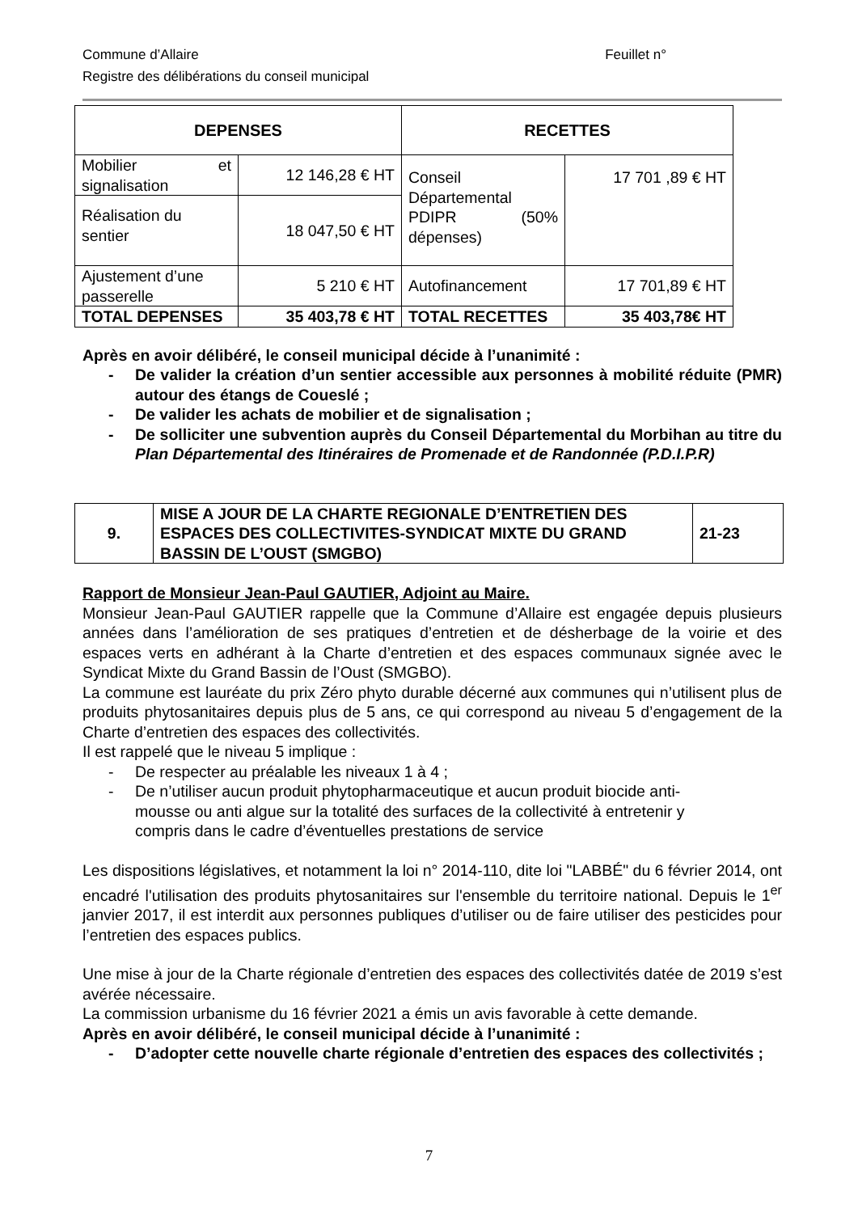Feuillet n° Commune d’Allaire
Registre des délibérations du conseil municipal
| DEPENSES | | RECETTES | |
| --- | --- | --- | --- |
| Mobilier et signalisation | 12 146,28 € HT | Conseil Départemental PDIPR (50% dépenses) | 17 701 ,89 € HT |
| Réalisation du sentier | 18 047,50 € HT | | |
| Ajustement d’une passerelle | 5 210 € HT | Autofinancement | 17 701,89 € HT |
| TOTAL DEPENSES | 35 403,78 € HT | TOTAL RECETTES | 35 403,78€ HT |
Après en avoir délibéré, le conseil municipal décide à l’unanimité :
- De valider la création d’un sentier accessible aux personnes à mobilité réduite (PMR) autour des étangs de Coueslé ;
- De valider les achats de mobilier et de signalisation ;
- De solliciter une subvention auprès du Conseil Départemental du Morbihan au titre du Plan Départemental des Itinéraires de Promenade et de Randonnée (P.D.I.P.R)
| 9. | MISE A JOUR DE LA CHARTE REGIONALE D’ENTRETIEN DES ESPACES DES COLLECTIVITES-SYNDICAT MIXTE DU GRAND BASSIN DE L’OUST (SMGBO) | 21-23 |
Rapport de Monsieur Jean-Paul GAUTIER, Adjoint au Maire.
Monsieur Jean-Paul GAUTIER rappelle que la Commune d’Allaire est engagée depuis plusieurs années dans l’amélioration de ses pratiques d’entretien et de désherbage de la voirie et des espaces verts en adhérant à la Charte d’entretien et des espaces communaux signée avec le Syndicat Mixte du Grand Bassin de l’Oust (SMGBO).
La commune est lauréate du prix Zéro phyto durable décerné aux communes qui n’utilisent plus de produits phytosanitaires depuis plus de 5 ans, ce qui correspond au niveau 5 d’engagement de la Charte d’entretien des espaces des collectivités.
Il est rappelé que le niveau 5 implique :
- De respecter au préalable les niveaux 1 à 4 ;
- De n’utiliser aucun produit phytopharmaceutique et aucun produit biocide anti-mousse ou anti algue sur la totalité des surfaces de la collectivité à entretenir y compris dans le cadre d’éventuelles prestations de service
Les dispositions législatives, et notamment la loi n° 2014-110, dite loi "LABBÉ" du 6 février 2014, ont encadré l'utilisation des produits phytosanitaires sur l'ensemble du territoire national. Depuis le 1<sup>er</sup> janvier 2017, il est interdit aux personnes publiques d’utiliser ou de faire utiliser des pesticides pour l’entretien des espaces publics.
Une mise à jour de la Charte régionale d’entretien des espaces des collectivités datée de 2019 s’est avérée nécessaire.
La commission urbanisme du 16 février 2021 a émis un avis favorable à cette demande.
Après en avoir délibéré, le conseil municipal décide à l’unanimité :
- D’adopter cette nouvelle charte régionale d’entretien des espaces des collectivités ;
7